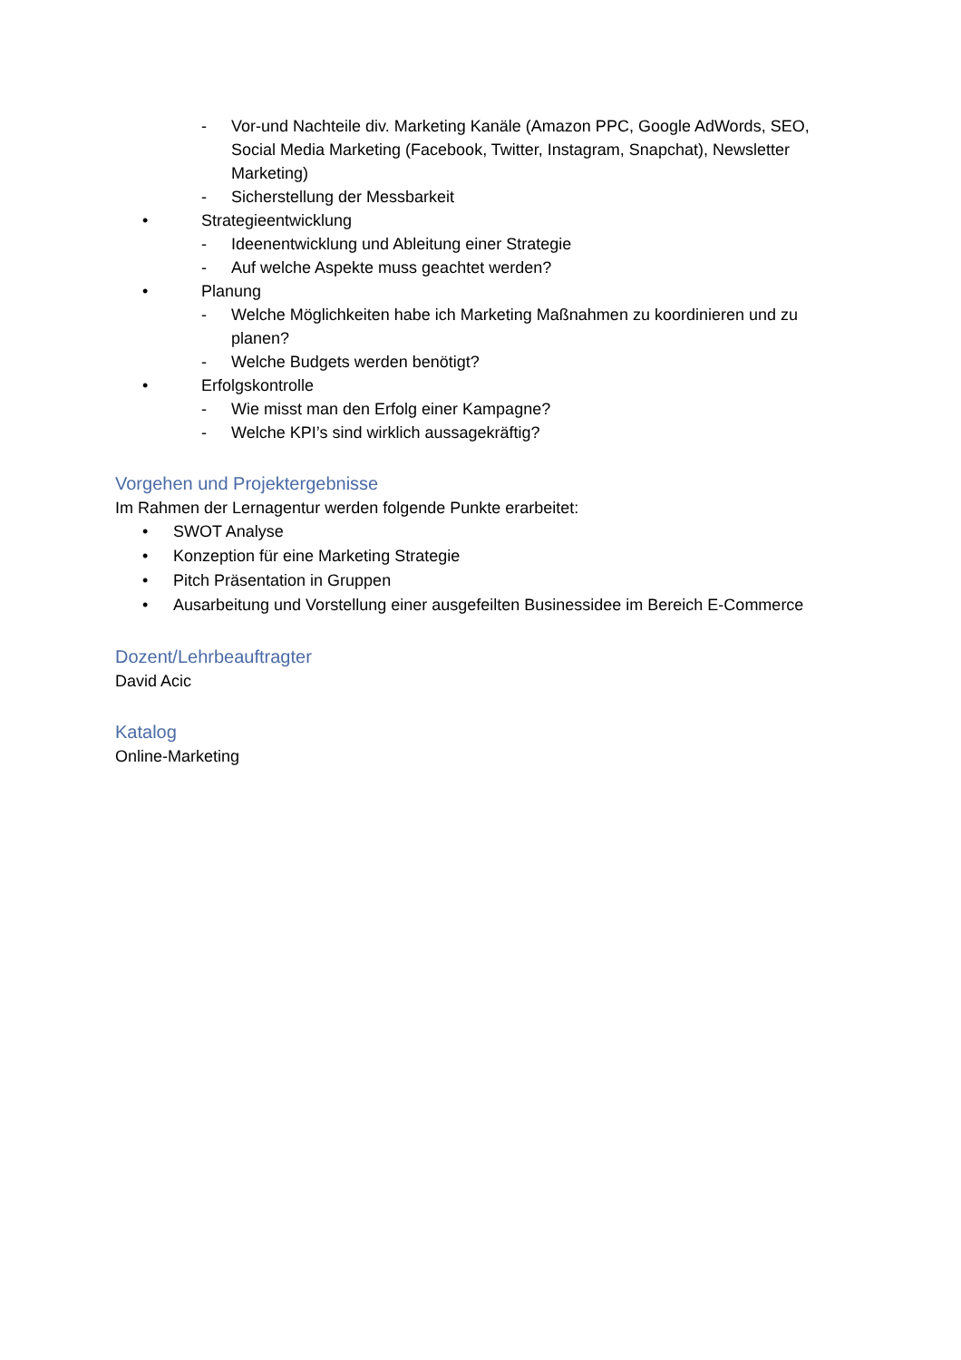- Vor-und Nachteile div. Marketing Kanäle (Amazon PPC, Google AdWords, SEO, Social Media Marketing (Facebook, Twitter, Instagram, Snapchat), Newsletter Marketing)
- Sicherstellung der Messbarkeit
• Strategieentwicklung
- Ideenentwicklung und Ableitung einer Strategie
- Auf welche Aspekte muss geachtet werden?
• Planung
- Welche Möglichkeiten habe ich Marketing Maßnahmen zu koordinieren und zu planen?
- Welche Budgets werden benötigt?
• Erfolgskontrolle
- Wie misst man den Erfolg einer Kampagne?
- Welche KPI’s sind wirklich aussagekräftig?
Vorgehen und Projektergebnisse
Im Rahmen der Lernagentur werden folgende Punkte erarbeitet:
• SWOT Analyse
• Konzeption für eine Marketing Strategie
• Pitch Präsentation in Gruppen
• Ausarbeitung und Vorstellung einer ausgefeilten Businessidee im Bereich E-Commerce
Dozent/Lehrbeauftragter
David Acic
Katalog
Online-Marketing